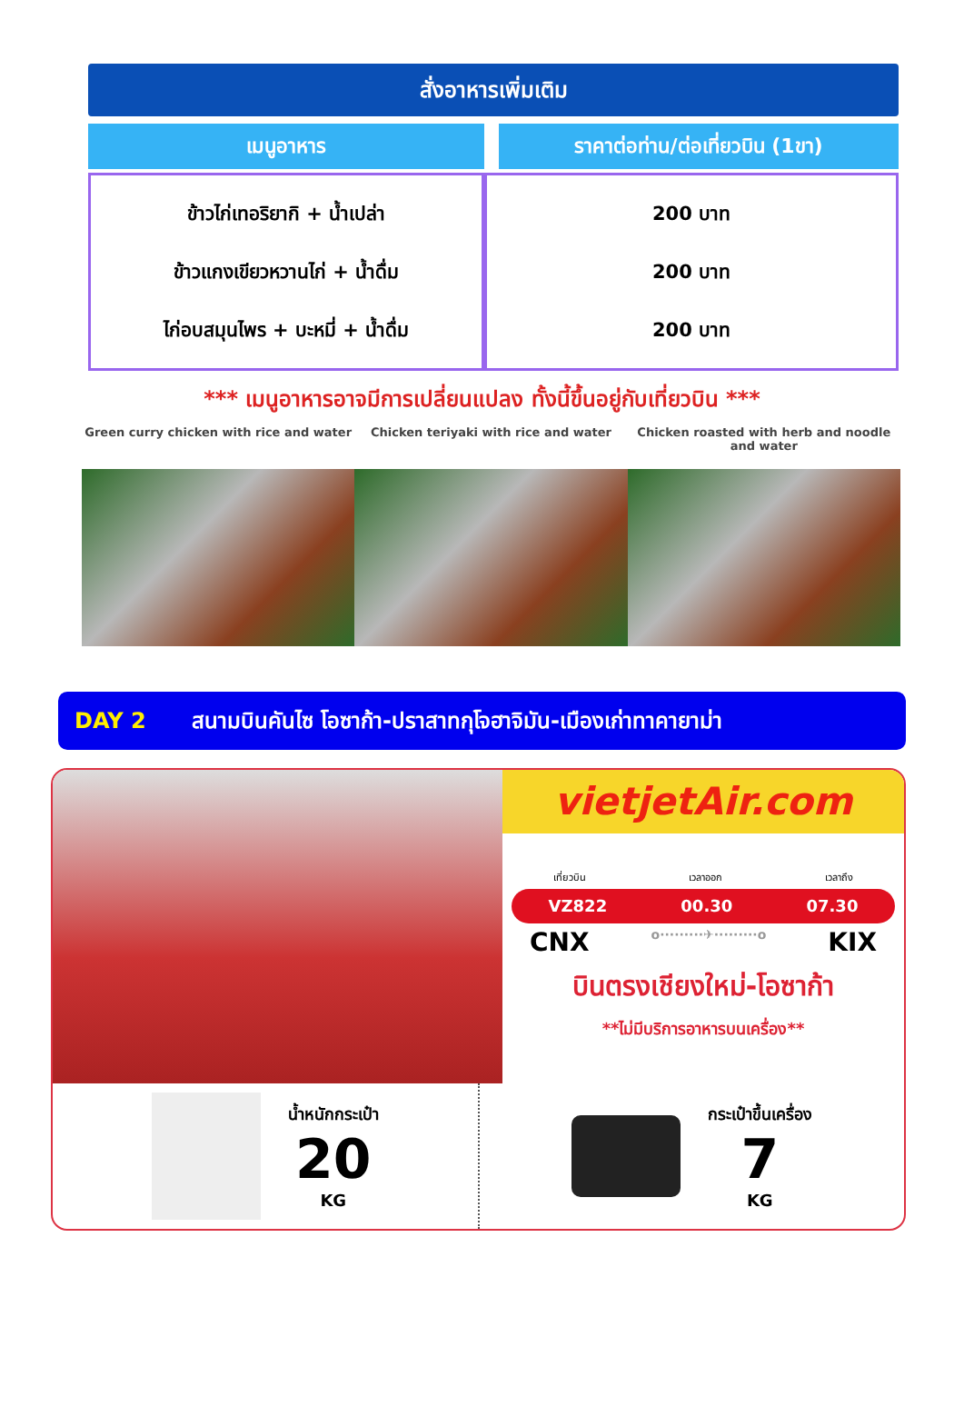สั่งอาหารเพิ่มเติม
| เมนูอาหาร | ราคาต่อท่าน/ต่อเที่ยวบิน (1ขา) |
| --- | --- |
| ข้าวไก่เทอริยากิ + น้ำเปล่า ข้าวแกงเขียวหวานไก่ + น้ำดื่ม ไก่อบสมุนไพร + บะหมี่ + น้ำดื่ม | 200 บาท 200 บาท 200 บาท |
*** เมนูอาหารอาจมีการเปลี่ยนแปลง ทั้งนี้ขึ้นอยู่กับเที่ยวบิน ***
Green curry chicken with rice and water
Chicken teriyaki with rice and water
Chicken roasted with herb and noodle and water
DAY 2 สนามบินคันไซ โอซาก้า-ปราสาทกุโจฮาจิมัน-เมืองเก่าทาคายาม่า
vietjetAir.com
เที่ยวบิน เวลาออก เวลาถึง
VZ822 00.30 07.30
CNX o·········✈·········o KIX
บินตรงเชียงใหม่-โอซาก้า
**ไม่มีบริการอาหารบนเครื่อง**
น้ำหนักกระเป๋า
20
KG
กระเป๋าขึ้นเครื่อง
7
KG